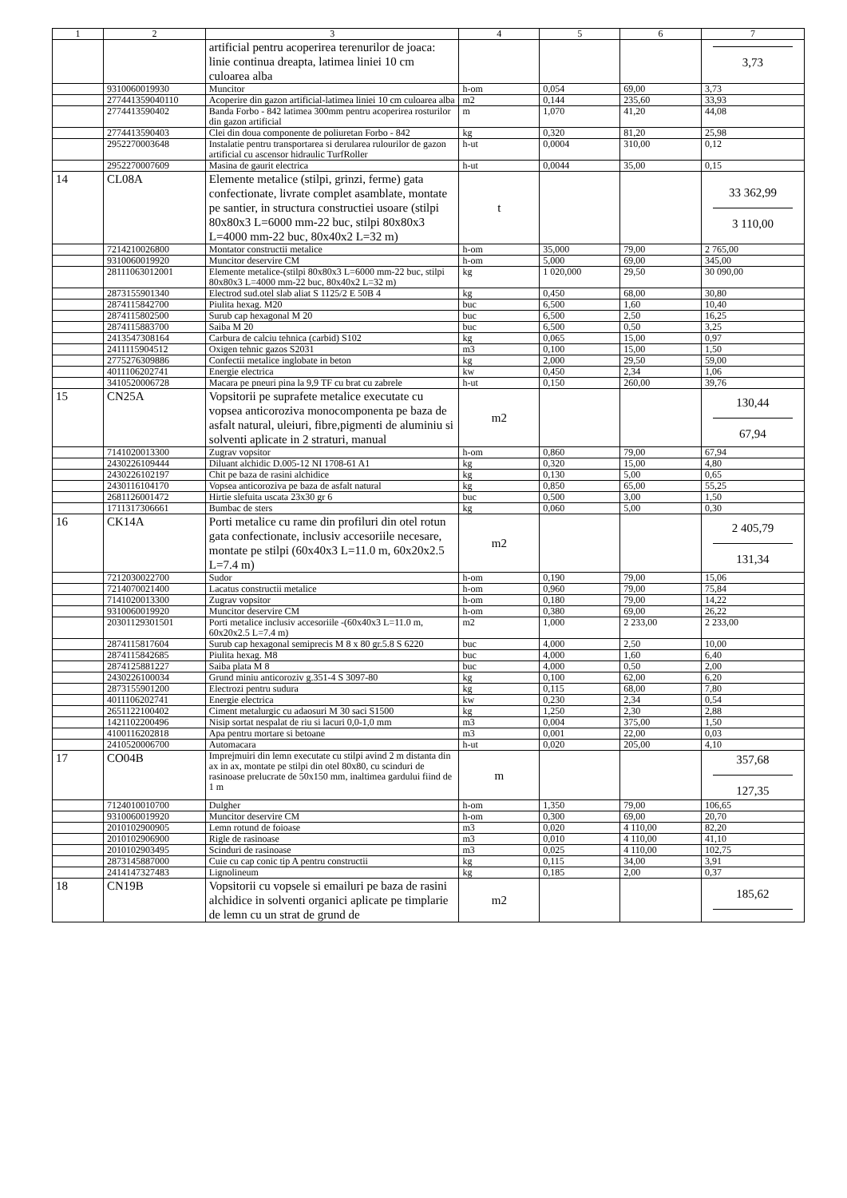| 1 | 2 | 3 | 4 | 5 | 6 | 7 |
| --- | --- | --- | --- | --- | --- | --- |
| | | artificial pentru acoperirea terenurilor de joaca: linie continua dreapta, latimea liniei 10 cm culoarea alba | | | | 3,73 |
| | 9310060019930 | Muncitor | h-om | 0,054 | 69,00 | 3,73 |
| | 277441359040110 | Acoperire din gazon artificial-latimea liniei 10 cm culoarea alba | m2 | 0,144 | 235,60 | 33,93 |
| | 2774413590402 | Banda Forbo - 842 latimea 300mm pentru acoperirea rosturilor din gazon artificial | m | 1,070 | 41,20 | 44,08 |
| | 2774413590403 | Clei din doua componente de poliuretan Forbo - 842 | kg | 0,320 | 81,20 | 25,98 |
| | 2952270003648 | Instalatie pentru transportarea si derularea rulourilor de gazon artificial cu ascensor hidraulic TurfRoller | h-ut | 0,0004 | 310,00 | 0,12 |
| | 2952270007609 | Masina de gaurit electrica | h-ut | 0,0044 | 35,00 | 0,15 |
| 14 | CL08A | Elemente metalice (stilpi, grinzi, ferme) gata confectionate, livrate complet asamblate, montate pe santier, in structura constructiei usoare (stilpi 80x80x3 L=6000 mm-22 buc, stilpi 80x80x3 L=4000 mm-22 buc, 80x40x2 L=32 m) | t | | | 33 362,99 3 110,00 |
| | 7214210026800 | Montator constructii metalice | h-om | 35,000 | 79,00 | 2 765,00 |
| | 9310060019920 | Muncitor deservire CM | h-om | 5,000 | 69,00 | 345,00 |
| | 28111063012001 | Elemente metalice-(stilpi 80x80x3 L=6000 mm-22 buc, stilpi 80x80x3 L=4000 mm-22 buc, 80x40x2 L=32 m) | kg | 1 020,000 | 29,50 | 30 090,00 |
| | 2873155901340 | Electrod sud.otel slab aliat S 1125/2 E 50B 4 | kg | 0,450 | 68,00 | 30,80 |
| | 2874115842700 | Piulita hexag. M20 | buc | 6,500 | 1,60 | 10,40 |
| | 2874115802500 | Surub cap hexagonal M 20 | buc | 6,500 | 2,50 | 16,25 |
| | 2874115883700 | Saiba M 20 | buc | 6,500 | 0,50 | 3,25 |
| | 2413547308164 | Carbura de calciu tehnica (carbid) S102 | kg | 0,065 | 15,00 | 0,97 |
| | 2411115904512 | Oxigen tehnic gazos S2031 | m3 | 0,100 | 15,00 | 1,50 |
| | 2775276309886 | Confectii metalice inglobate in beton | kg | 2,000 | 29,50 | 59,00 |
| | 4011106202741 | Energie electrica | kw | 0,450 | 2,34 | 1,06 |
| | 3410520006728 | Macara pe pneuri pina la 9,9 TF cu brat cu zabrele | h-ut | 0,150 | 260,00 | 39,76 |
| 15 | CN25A | Vopsitorii pe suprafete metalice executate cu vopsea anticoroziva monocomponenta pe baza de asfalt natural, uleiuri, fibre,pigmenti de aluminiu si solventi aplicate in 2 straturi, manual | m2 | | | 130,44 67,94 |
| | 7141020013300 | Zugrav vopsitor | h-om | 0,860 | 79,00 | 67,94 |
| | 2430226109444 | Diluant alchidic D.005-12 NI 1708-61 A1 | kg | 0,320 | 15,00 | 4,80 |
| | 2430226102197 | Chit pe baza de rasini alchidice | kg | 0,130 | 5,00 | 0,65 |
| | 2430116104170 | Vopsea anticoroziva pe baza de asfalt natural | kg | 0,850 | 65,00 | 55,25 |
| | 2681126001472 | Hirtie slefuita uscata 23x30 gr 6 | buc | 0,500 | 3,00 | 1,50 |
| | 1711317306661 | Bumbac de sters | kg | 0,060 | 5,00 | 0,30 |
| 16 | CK14A | Porti metalice cu rame din profiluri din otel rotun gata confectionate, inclusiv accesoriile necesare, montate pe stilpi (60x40x3 L=11.0 m, 60x20x2.5 L=7.4 m) | m2 | | | 2 405,79 131,34 |
| | 7212030022700 | Sudor | h-om | 0,190 | 79,00 | 15,06 |
| | 7214070021400 | Lacatus constructii metalice | h-om | 0,960 | 79,00 | 75,84 |
| | 7141020013300 | Zugrav vopsitor | h-om | 0,180 | 79,00 | 14,22 |
| | 9310060019920 | Muncitor deservire CM | h-om | 0,380 | 69,00 | 26,22 |
| | 20301129301501 | Porti metalice inclusiv accesoriile -(60x40x3 L=11.0 m, 60x20x2.5 L=7.4 m) | m2 | 1,000 | 2 233,00 | 2 233,00 |
| | 2874115817604 | Surub cap hexagonal semiprecis M 8 x 80 gr.5.8 S 6220 | buc | 4,000 | 2,50 | 10,00 |
| | 2874115842685 | Piulita hexag. M8 | buc | 4,000 | 1,60 | 6,40 |
| | 2874125881227 | Saiba plata M 8 | buc | 4,000 | 0,50 | 2,00 |
| | 2430226100034 | Grund miniu anticoroziv g.351-4 S 3097-80 | kg | 0,100 | 62,00 | 6,20 |
| | 2873155901200 | Electrozi pentru sudura | kg | 0,115 | 68,00 | 7,80 |
| | 4011106202741 | Energie electrica | kw | 0,230 | 2,34 | 0,54 |
| | 2651122100402 | Ciment metalurgic cu adaosuri M 30 saci S1500 | kg | 1,250 | 2,30 | 2,88 |
| | 1421102200496 | Nisip sortat nespalat de riu si lacuri 0,0-1,0 mm | m3 | 0,004 | 375,00 | 1,50 |
| | 4100116202818 | Apa pentru mortare si betoane | m3 | 0,001 | 22,00 | 0,03 |
| | 2410520006700 | Automacara | h-ut | 0,020 | 205,00 | 4,10 |
| 17 | CO04B | Imprejmuiri din lemn executate cu stilpi avind 2 m distanta din ax in ax, montate pe stilpi din otel 80x80, cu scinduri de rasinoase prelucrate de 50x150 mm, inaltimea gardului fiind de 1 m | m | | | 357,68 127,35 |
| | 7124010010700 | Dulgher | h-om | 1,350 | 79,00 | 106,65 |
| | 9310060019920 | Muncitor deservire CM | h-om | 0,300 | 69,00 | 20,70 |
| | 2010102900905 | Lemn rotund de foioase | m3 | 0,020 | 4 110,00 | 82,20 |
| | 2010102906900 | Rigle de rasinoase | m3 | 0,010 | 4 110,00 | 41,10 |
| | 2010102903495 | Scinduri de rasinoase | m3 | 0,025 | 4 110,00 | 102,75 |
| | 2873145887000 | Cuie cu cap conic tip A pentru constructii | kg | 0,115 | 34,00 | 3,91 |
| | 2414147327483 | Lignolineum | kg | 0,185 | 2,00 | 0,37 |
| 18 | CN19B | Vopsitorii cu vopsele si emailuri pe baza de rasini alchidice in solventi organici aplicate pe timplarie de lemn cu un strat de grund de | m2 | | | 185,62 |